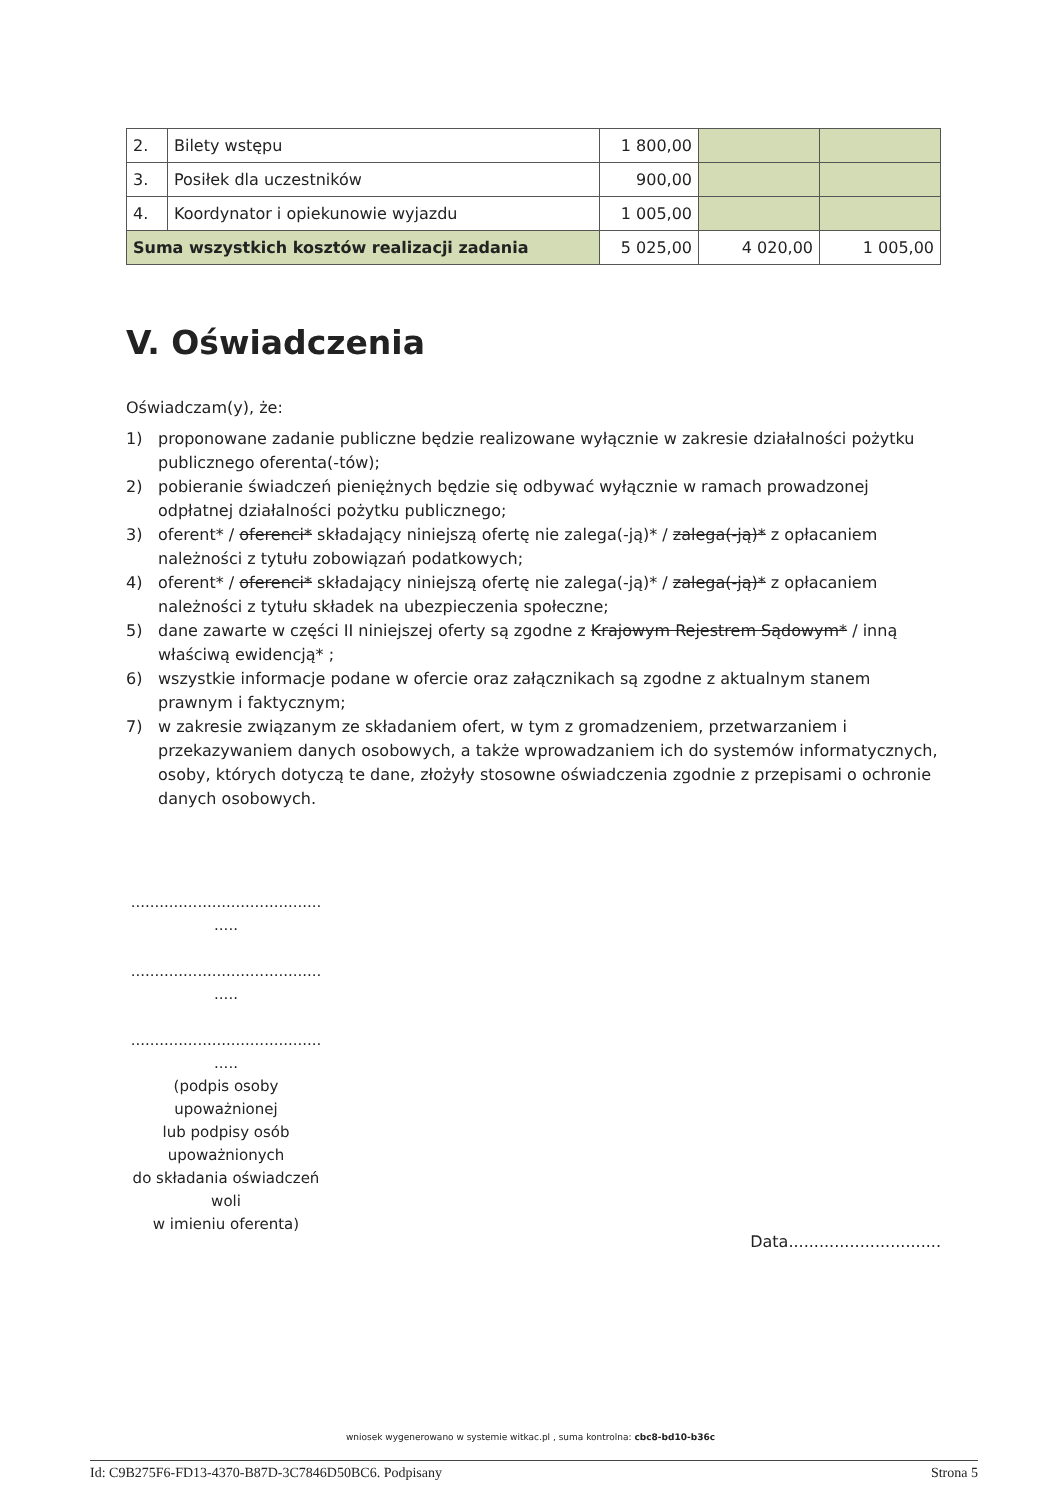| 2. | Bilety wstępu | 1 800,00 | | |
| 3. | Posiłek dla uczestników | 900,00 | | |
| 4. | Koordynator i opiekunowie wyjazdu | 1 005,00 | | |
| Suma wszystkich kosztów realizacji zadania | | 5 025,00 | 4 020,00 | 1 005,00 |
V. Oświadczenia
Oświadczam(y), że:
1) proponowane zadanie publiczne będzie realizowane wyłącznie w zakresie działalności pożytku publicznego oferenta(-tów);
2) pobieranie świadczeń pieniężnych będzie się odbywać wyłącznie w ramach prowadzonej odpłatnej działalności pożytku publicznego;
3) oferent* / oferenci* składający niniejszą ofertę nie zalega(-ją)* / zalega(-ją)* z opłacaniem należności z tytułu zobowiązań podatkowych;
4) oferent* / oferenci* składający niniejszą ofertę nie zalega(-ją)* / zalega(-ją)* z opłacaniem należności z tytułu składek na ubezpieczenia społeczne;
5) dane zawarte w części II niniejszej oferty są zgodne z Krajowym Rejestrem Sądowym* / inną właściwą ewidencją* ;
6) wszystkie informacje podane w ofercie oraz załącznikach są zgodne z aktualnym stanem prawnym i faktycznym;
7) w zakresie związanym ze składaniem ofert, w tym z gromadzeniem, przetwarzaniem i przekazywaniem danych osobowych, a także wprowadzaniem ich do systemów informatycznych, osoby, których dotyczą te dane, złożyły stosowne oświadczenia zgodnie z przepisami o ochronie danych osobowych.
........................................
.....
........................................
.....
........................................
.....
(podpis osoby
upoważnionej
lub podpisy osób
upoważnionych
do składania oświadczeń
woli
w imieniu oferenta)
Data..............................
wniosek wygenerowano w systemie witkac.pl , suma kontrolna: cbc8-bd10-b36c
Id: C9B275F6-FD13-4370-B87D-3C7846D50BC6. Podpisany Strona 5